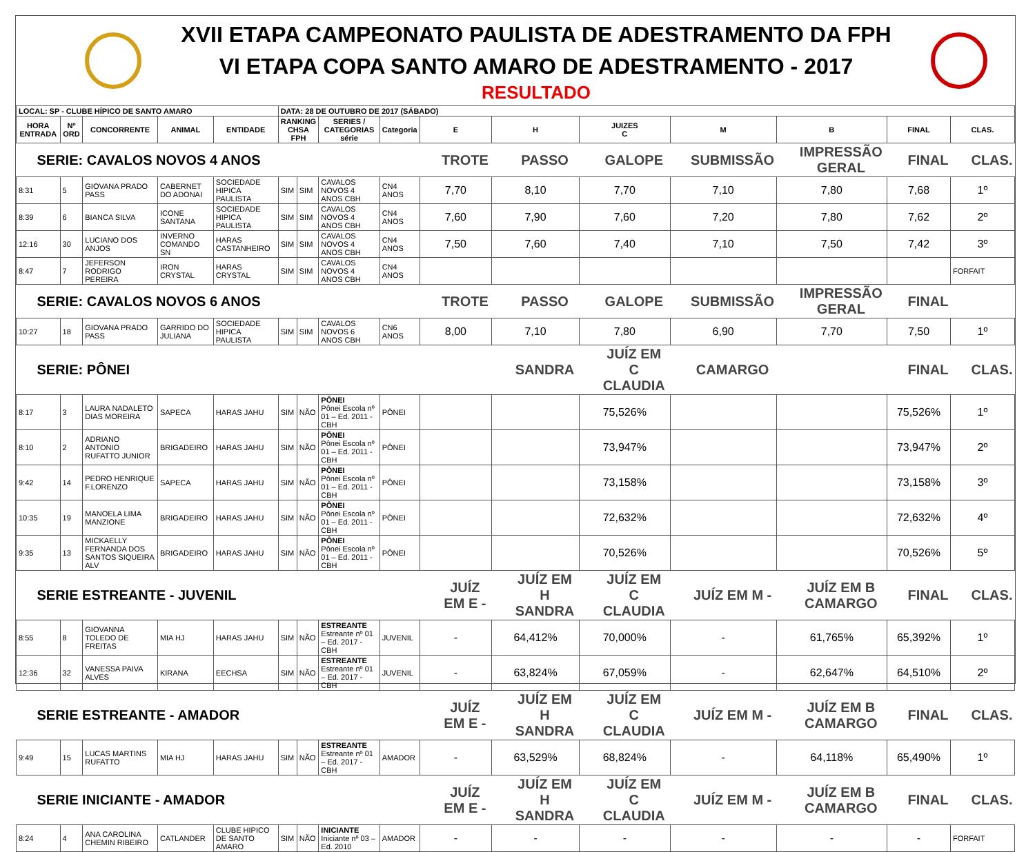XVII ETAPA CAMPEONATO PAULISTA DE ADESTRAMENTO DA FPH
VI ETAPA COPA SANTO AMARO DE ADESTRAMENTO - 2017
RESULTADO
| LOCAL: SP - CLUBE HÍPICO DE SANTO AMARO | | | | | DATA: 28 DE OUTUBRO DE 2017 (SÁBADO) | | | | | | | | | | |
| --- | --- | --- | --- | --- | --- | --- | --- | --- | --- | --- | --- | --- | --- | --- | --- |
| HORA ENTRADA | Nº ORD | CONCORRENTE | ANIMAL | ENTIDADE | RANKING CHSA FPH | | SERIES / CATEGORIAS série | Categoria | E | H | JUIZES C | M | B | FINAL | CLAS. |
| SERIE: CAVALOS NOVOS 4 ANOS | | | | | | | | | TROTE | PASSO | GALOPE | SUBMISSÃO | IMPRESSÃO GERAL | FINAL | CLAS. |
| 8:31 | 5 | GIOVANA PRADO PASS | CABERNET DO ADONAI | SOCIEDADE HIPICA PAULISTA | SIM | SIM | CAVALOS NOVOS 4 ANOS CBH | CN4 ANOS | 7,70 | 8,10 | 7,70 | 7,10 | 7,80 | 7,68 | 1º |
| 8:39 | 6 | BIANCA SILVA | ICONE SANTANA | SOCIEDADE HIPICA PAULISTA | SIM | SIM | CAVALOS NOVOS 4 ANOS CBH | CN4 ANOS | 7,60 | 7,90 | 7,60 | 7,20 | 7,80 | 7,62 | 2º |
| 12:16 | 30 | LUCIANO DOS ANJOS | INVERNO COMANDO SN | HARAS CASTANHEIRO | SIM | SIM | CAVALOS NOVOS 4 ANOS CBH | CN4 ANOS | 7,50 | 7,60 | 7,40 | 7,10 | 7,50 | 7,42 | 3º |
| 8:47 | 7 | JEFERSON RODRIGO PEREIRA | IRON CRYSTAL | HARAS CRYSTAL | SIM | SIM | CAVALOS NOVOS 4 ANOS CBH | CN4 ANOS | | | | | | | FORFAIT |
| SERIE: CAVALOS NOVOS 6 ANOS | | | | | | | | | TROTE | PASSO | GALOPE | SUBMISSÃO | IMPRESSÃO GERAL | FINAL | |
| 10:27 | 18 | GIOVANA PRADO PASS | GARRIDO DO JULIANA | SOCIEDADE HIPICA PAULISTA | SIM | SIM | CAVALOS NOVOS 6 ANOS CBH | CN6 ANOS | 8,00 | 7,10 | 7,80 | 6,90 | 7,70 | 7,50 | 1º |
| SERIE: PÔNEI | | | | | | | | | | SANDRA | JUÍZ EM C CLAUDIA | CAMARGO | | FINAL | CLAS. |
| 8:17 | 3 | LAURA NADALETO DIAS MOREIRA | SAPECA | HARAS JAHU | SIM | NÃO | PÔNEI Pônei Escola nº 01 – Ed. 2011 - CBH | PÔNEI | | | 75,526% | | | 75,526% | 1º |
| 8:10 | 2 | ADRIANO ANTONIO RUFATTO JUNIOR | BRIGADEIRO | HARAS JAHU | SIM | NÃO | PÔNEI Pônei Escola nº 01 – Ed. 2011 - CBH | PÔNEI | | | 73,947% | | | 73,947% | 2º |
| 9:42 | 14 | PEDRO HENRIQUE F.LORENZO | SAPECA | HARAS JAHU | SIM | NÃO | PÔNEI Pônei Escola nº 01 – Ed. 2011 - CBH | PÔNEI | | | 73,158% | | | 73,158% | 3º |
| 10:35 | 19 | MANOELA LIMA MANZIONE | BRIGADEIRO | HARAS JAHU | SIM | NÃO | PÔNEI Pônei Escola nº 01 – Ed. 2011 - CBH | PÔNEI | | | 72,632% | | | 72,632% | 4º |
| 9:35 | 13 | MICKAELLY FERNANDA DOS SANTOS SIQUEIRA ALV | BRIGADEIRO | HARAS JAHU | SIM | NÃO | PÔNEI Pônei Escola nº 01 – Ed. 2011 - CBH | PÔNEI | | | 70,526% | | | 70,526% | 5º |
| SERIE ESTREANTE - JUVENIL | | | | | | | | | JUÍZ EM E - | JUÍZ EM H SANDRA | JUÍZ EM C CLAUDIA | JUÍZ EM M - | JUÍZ EM B CAMARGO | FINAL | CLAS. |
| 8:55 | 8 | GIOVANNA TOLEDO DE FREITAS | MIA HJ | HARAS JAHU | SIM | NÃO | ESTREANTE Estreante nº 01 – Ed. 2017 - CBH | JUVENIL | - | 64,412% | 70,000% | - | 61,765% | 65,392% | 1º |
| 12:36 | 32 | VANESSA PAIVA ALVES | KIRANA | EECHSA | SIM | NÃO | ESTREANTE Estreante nº 01 – Ed. 2017 - CBH | JUVENIL | - | 63,824% | 67,059% | - | 62,647% | 64,510% | 2º |
| SERIE ESTREANTE - AMADOR | | | | | | | | | JUÍZ EM E - | JUÍZ EM H SANDRA | JUÍZ EM C CLAUDIA | JUÍZ EM M - | JUÍZ EM B CAMARGO | FINAL | CLAS. |
| 9:49 | 15 | LUCAS MARTINS RUFATTO | MIA HJ | HARAS JAHU | SIM | NÃO | ESTREANTE Estreante nº 01 – Ed. 2017 - CBH | AMADOR | - | 63,529% | 68,824% | - | 64,118% | 65,490% | 1º |
| SERIE INICIANTE - AMADOR | | | | | | | | | JUÍZ EM E - | JUÍZ EM H SANDRA | JUÍZ EM C CLAUDIA | JUÍZ EM M - | JUÍZ EM B CAMARGO | FINAL | CLAS. |
| 8:24 | 4 | ANA CAROLINA CHEMIN RIBEIRO | CATLANDER | CLUBE HIPICO DE SANTO AMARO | SIM | NÃO | INICIANTE Iniciante nº 03 – Ed. 2010 | AMADOR | - | - | - | - | - | - | FORFAIT |